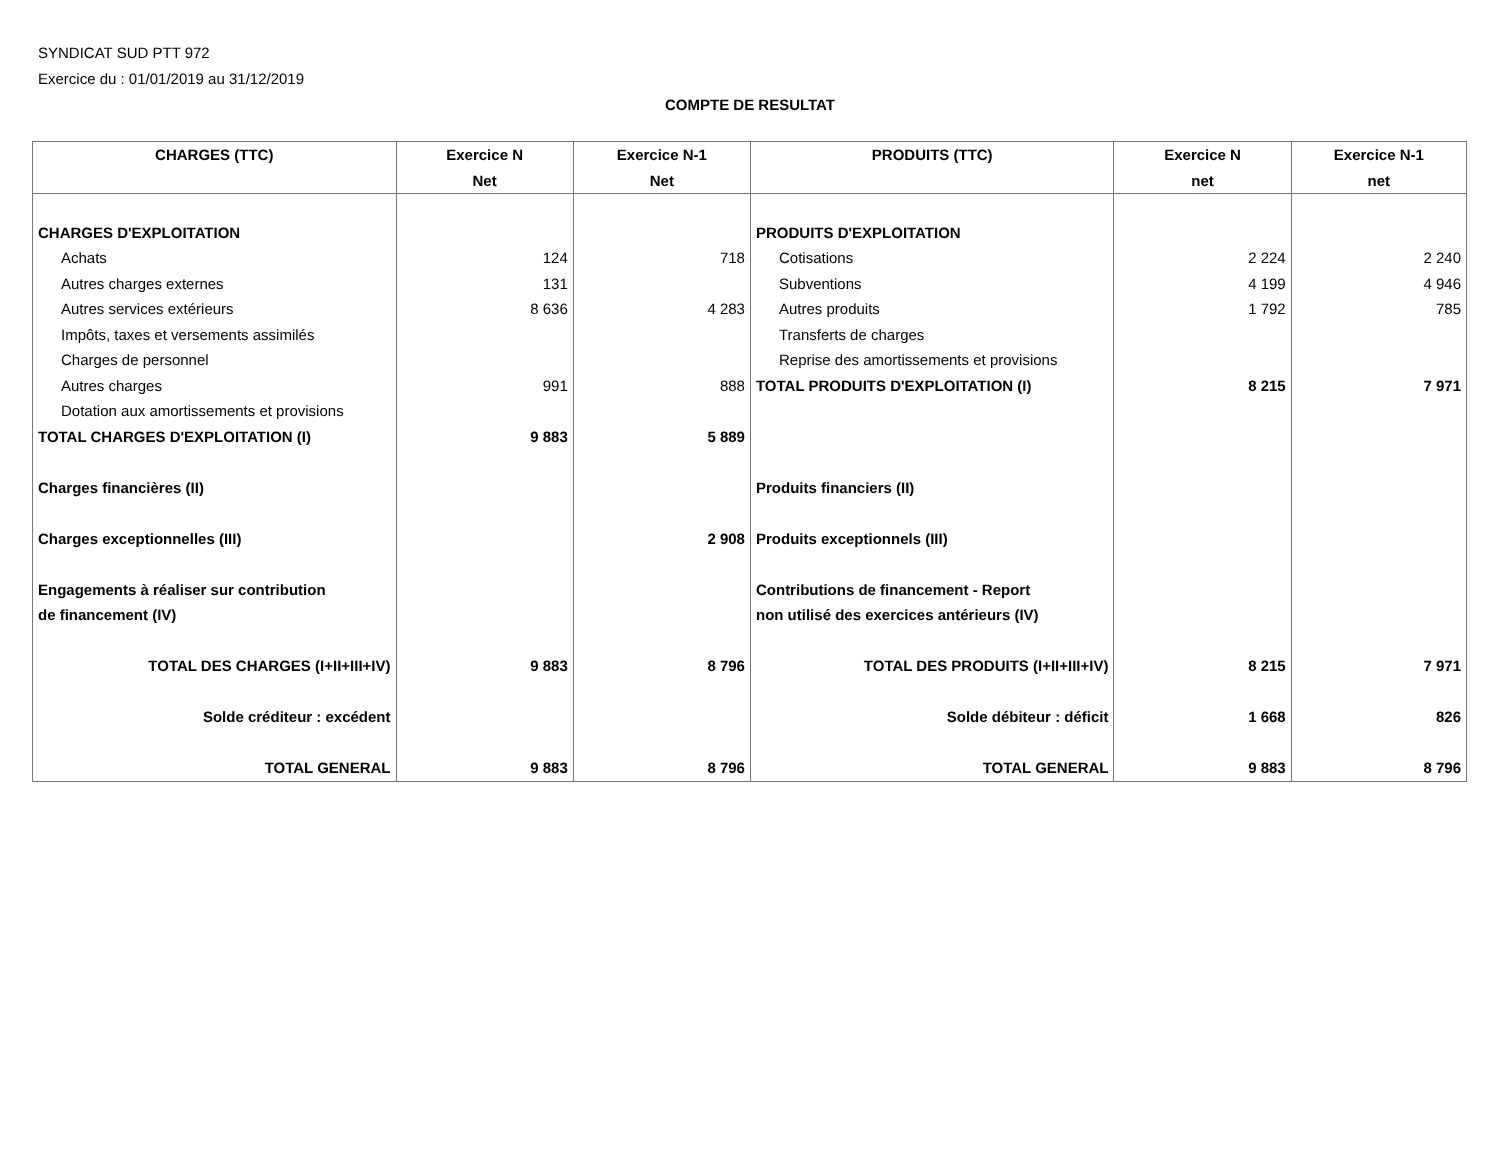SYNDICAT SUD PTT 972
Exercice du : 01/01/2019 au 31/12/2019
COMPTE DE RESULTAT
| CHARGES (TTC) | Exercice N | Exercice N-1 | PRODUITS (TTC) | Exercice N | Exercice N-1 |
| --- | --- | --- | --- | --- | --- |
| | Net | Net | | net | net |
| CHARGES D'EXPLOITATION | | | PRODUITS D'EXPLOITATION | | |
| Achats | 124 | 718 | Cotisations | 2 224 | 2 240 |
| Autres charges externes | 131 | | Subventions | 4 199 | 4 946 |
| Autres services extérieurs | 8 636 | 4 283 | Autres produits | 1 792 | 785 |
| Impôts, taxes et versements assimilés | | | Transferts de charges | | |
| Charges de personnel | | | Reprise des amortissements et provisions | | |
| Autres charges | 991 | 888 | TOTAL PRODUITS D'EXPLOITATION (I) | 8 215 | 7 971 |
| Dotation aux amortissements et provisions | | | | | |
| TOTAL CHARGES D'EXPLOITATION (I) | 9 883 | 5 889 | | | |
| Charges financières (II) | | | Produits financiers (II) | | |
| Charges exceptionnelles (III) | | 2 908 | Produits exceptionnels (III) | | |
| Engagements à réaliser sur contribution | | | Contributions de financement - Report | | |
| de financement (IV) | | | non utilisé des exercices antérieurs (IV) | | |
| TOTAL DES CHARGES (I+II+III+IV) | 9 883 | 8 796 | TOTAL DES PRODUITS (I+II+III+IV) | 8 215 | 7 971 |
| Solde créditeur : excédent | | | Solde débiteur : déficit | 1 668 | 826 |
| TOTAL GENERAL | 9 883 | 8 796 | TOTAL GENERAL | 9 883 | 8 796 |